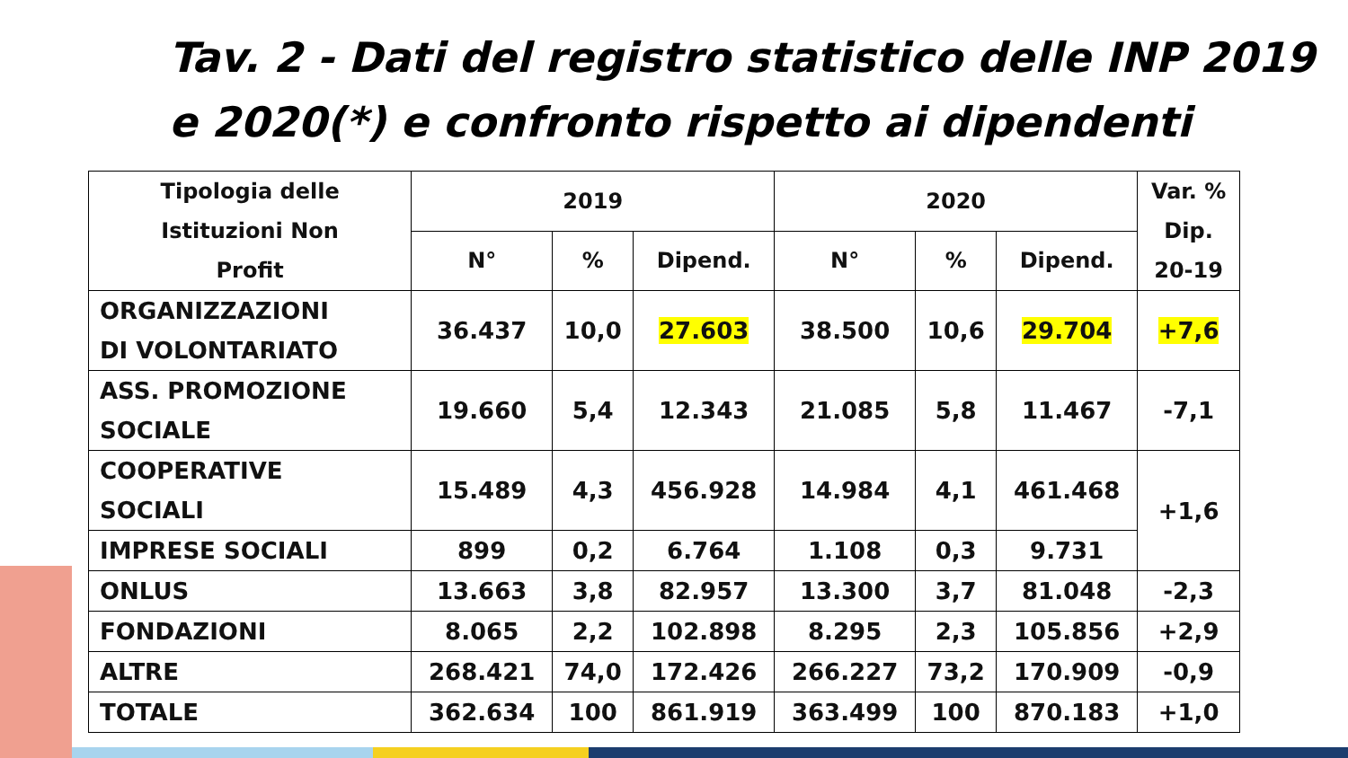Tav. 2 - Dati del registro statistico delle INP 2019
e 2020(*) e confronto rispetto ai dipendenti
| Tipologia delle Istituzioni Non Profit | 2019 | | | 2020 | | | Var. % Dip. 20-19 |
| --- | --- | --- | --- | --- | --- | --- | --- |
| | N° | % | Dipend. | N° | % | Dipend. | |
| ORGANIZZAZIONI DI VOLONTARIATO | 36.437 | 10,0 | 27.603 | 38.500 | 10,6 | 29.704 | +7,6 |
| ASS. PROMOZIONE SOCIALE | 19.660 | 5,4 | 12.343 | 21.085 | 5,8 | 11.467 | -7,1 |
| COOPERATIVE SOCIALI | 15.489 | 4,3 | 456.928 | 14.984 | 4,1 | 461.468 | +1,6 |
| IMPRESE SOCIALI | 899 | 0,2 | 6.764 | 1.108 | 0,3 | 9.731 | |
| ONLUS | 13.663 | 3,8 | 82.957 | 13.300 | 3,7 | 81.048 | -2,3 |
| FONDAZIONI | 8.065 | 2,2 | 102.898 | 8.295 | 2,3 | 105.856 | +2,9 |
| ALTRE | 268.421 | 74,0 | 172.426 | 266.227 | 73,2 | 170.909 | -0,9 |
| TOTALE | 362.634 | 100 | 861.919 | 363.499 | 100 | 870.183 | +1,0 |